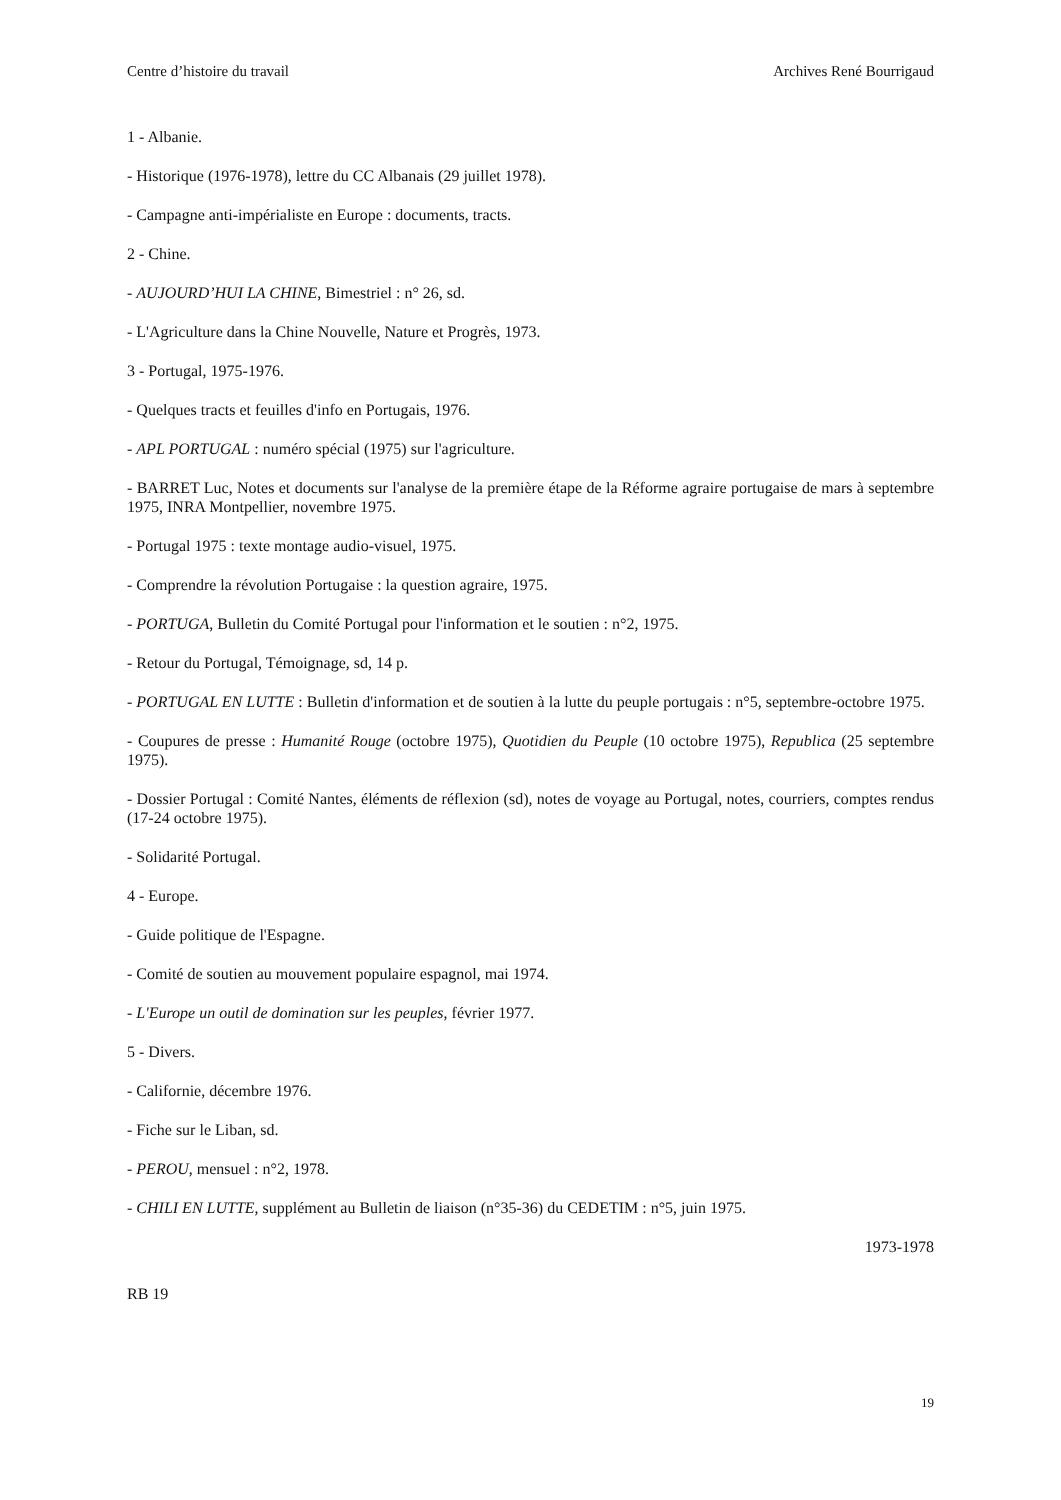Centre d’histoire du travail Archives René Bourrigaud
1 - Albanie.
- Historique (1976-1978), lettre du CC Albanais (29 juillet 1978).
- Campagne anti-impérialiste en Europe : documents, tracts.
2 - Chine.
- AUJOURD’HUI LA CHINE, Bimestriel : n° 26, sd.
- L'Agriculture dans la Chine Nouvelle, Nature et Progrès, 1973.
3 - Portugal, 1975-1976.
- Quelques tracts et feuilles d'info en Portugais, 1976.
- APL PORTUGAL : numéro spécial (1975) sur l'agriculture.
- BARRET Luc, Notes et documents sur l'analyse de la première étape de la Réforme agraire portugaise de mars à septembre 1975, INRA Montpellier, novembre 1975.
- Portugal 1975 : texte montage audio-visuel, 1975.
- Comprendre la révolution Portugaise : la question agraire, 1975.
- PORTUGA, Bulletin du Comité Portugal pour l'information et le soutien : n°2, 1975.
- Retour du Portugal, Témoignage, sd, 14 p.
- PORTUGAL EN LUTTE : Bulletin d'information et de soutien à la lutte du peuple portugais : n°5, septembre-octobre 1975.
- Coupures de presse : Humanité Rouge (octobre 1975), Quotidien du Peuple (10 octobre 1975), Republica (25 septembre 1975).
- Dossier Portugal : Comité Nantes, éléments de réflexion (sd), notes de voyage au Portugal, notes, courriers, comptes rendus (17-24 octobre 1975).
- Solidarité Portugal.
4 - Europe.
- Guide politique de l'Espagne.
- Comité de soutien au mouvement populaire espagnol, mai 1974.
- L'Europe un outil de domination sur les peuples, février 1977.
5 - Divers.
- Californie, décembre 1976.
- Fiche sur le Liban, sd.
- PEROU, mensuel : n°2, 1978.
- CHILI EN LUTTE, supplément au Bulletin de liaison (n°35-36) du CEDETIM : n°5, juin 1975.
1973-1978
RB 19
19